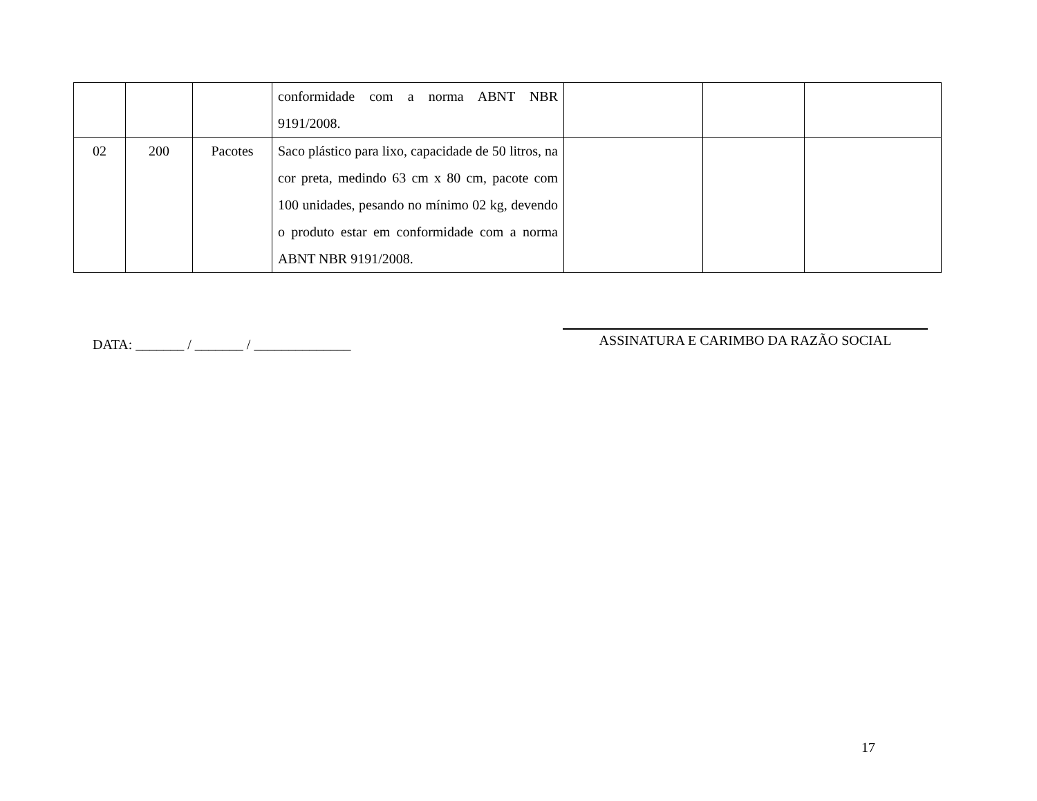| | | | conformidade com a norma ABNT NBR 9191/2008. | | | |
| 02 | 200 | Pacotes | Saco plástico para lixo, capacidade de 50 litros, na cor preta, medindo 63 cm x 80 cm, pacote com 100 unidades, pesando no mínimo 02 kg, devendo o produto estar em conformidade com a norma ABNT NBR 9191/2008. | | | |
DATA: _______ / _______ / ______________
ASSINATURA E CARIMBO DA RAZÃO SOCIAL
17